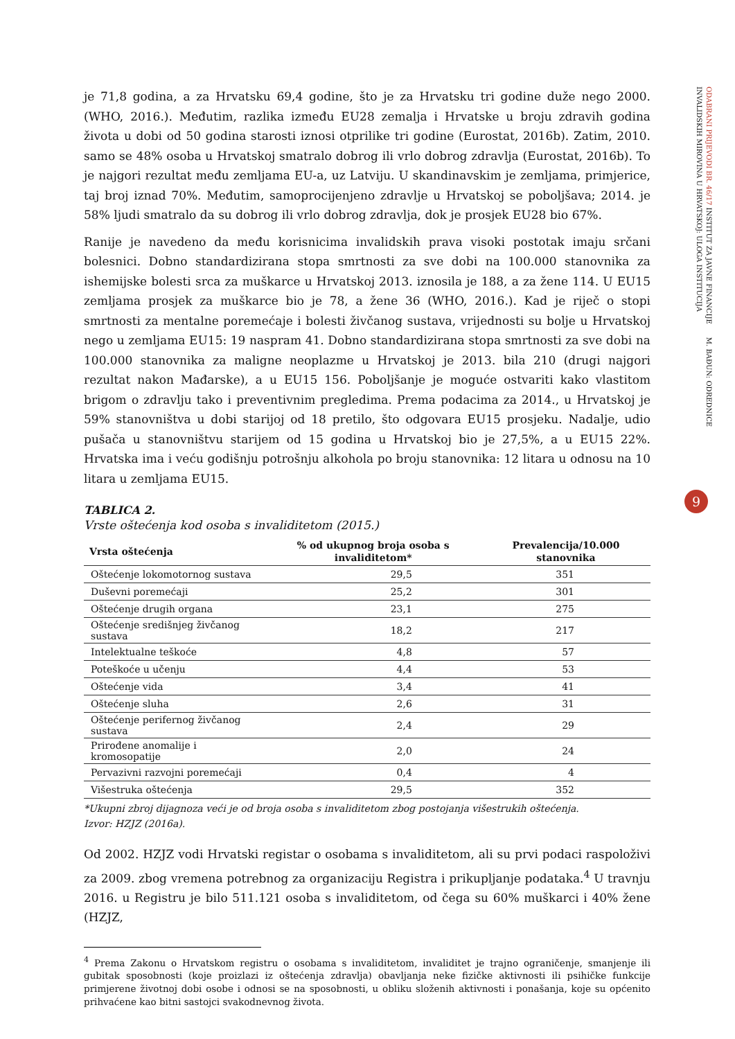je 71,8 godina, a za Hrvatsku 69,4 godine, što je za Hrvatsku tri godine duže nego 2000. (WHO, 2016.). Međutim, razlika između EU28 zemalja i Hrvatske u broju zdravih godina života u dobi od 50 godina starosti iznosi otprilike tri godine (Eurostat, 2016b). Zatim, 2010. samo se 48% osoba u Hrvatskoj smatralo dobrog ili vrlo dobrog zdravlja (Eurostat, 2016b). To je najgori rezultat među zemljama EU-a, uz Latviju. U skandinavskim je zemljama, primjerice, taj broj iznad 70%. Međutim, samoprocijenjeno zdravlje u Hrvatskoj se poboljšava; 2014. je 58% ljudi smatralo da su dobrog ili vrlo dobrog zdravlja, dok je prosjek EU28 bio 67%.
Ranije je navedeno da među korisnicima invalidskih prava visoki postotak imaju srčani bolesnici. Dobno standardizirana stopa smrtnosti za sve dobi na 100.000 stanovnika za ishemijske bolesti srca za muškarce u Hrvatskoj 2013. iznosila je 188, a za žene 114. U EU15 zemljama prosjek za muškarce bio je 78, a žene 36 (WHO, 2016.). Kad je riječ o stopi smrtnosti za mentalne poremećaje i bolesti živčanog sustava, vrijednosti su bolje u Hrvatskoj nego u zemljama EU15: 19 naspram 41. Dobno standardizirana stopa smrtnosti za sve dobi na 100.000 stanovnika za maligne neoplazme u Hrvatskoj je 2013. bila 210 (drugi najgori rezultat nakon Mađarske), a u EU15 156. Poboljšanje je moguće ostvariti kako vlastitom brigom o zdravlju tako i preventivnim pregledima. Prema podacima za 2014., u Hrvatskoj je 59% stanovništva u dobi starijoj od 18 pretilo, što odgovara EU15 prosjeku. Nadalje, udio pušača u stanovništvu starijem od 15 godina u Hrvatskoj bio je 27,5%, a u EU15 22%. Hrvatska ima i veću godišnju potrošnju alkohola po broju stanovnika: 12 litara u odnosu na 10 litara u zemljama EU15.
TABLICA 2.
Vrste oštećenja kod osoba s invaliditetom (2015.)
| Vrsta oštećenja | % od ukupnog broja osoba s invaliditetom* | Prevalencija/10.000 stanovnika |
| --- | --- | --- |
| Oštećenje lokomotornog sustava | 29,5 | 351 |
| Duševni poremećaji | 25,2 | 301 |
| Oštećenje drugih organa | 23,1 | 275 |
| Oštećenje središnjeg živčanog sustava | 18,2 | 217 |
| Intelektualne teškoće | 4,8 | 57 |
| Poteškoće u učenju | 4,4 | 53 |
| Oštećenje vida | 3,4 | 41 |
| Oštećenje sluha | 2,6 | 31 |
| Oštećenje perifernog živčanog sustava | 2,4 | 29 |
| Prirođene anomalije i kromosopatije | 2,0 | 24 |
| Pervazivni razvojni poremećaji | 0,4 | 4 |
| Višestruka oštećenja | 29,5 | 352 |
*Ukupni zbroj dijagnoza veći je od broja osoba s invaliditetom zbog postojanja višestrukih oštećenja.
Izvor: HZJZ (2016a).
Od 2002. HZJZ vodi Hrvatski registar o osobama s invaliditetom, ali su prvi podaci raspoloživi za 2009. zbog vremena potrebnog za organizaciju Registra i prikupljanje podataka.<sup>4</sup> U travnju 2016. u Registru je bilo 511.121 osoba s invaliditetom, od čega su 60% muškarci i 40% žene (HZJZ,
<sup>4</sup> Prema Zakonu o Hrvatskom registru o osobama s invaliditetom, invaliditet je trajno ograničenje, smanjenje ili gubitak sposobnosti (koje proizlazi iz oštećenja zdravlja) obavljanja neke fizičke aktivnosti ili psihičke funkcije primjerene životnoj dobi osobe i odnosi se na sposobnosti, u obliku složenih aktivnosti i ponašanja, koje su općenito prihvaćene kao bitni sastojci svakodnevnog života.
ODABRANI PRIJEVODI BR. 46/17 INSTITUT ZA JAVNE FINANCIJE M. BAĐUN: ODREDNICE INVALIDSKIH MIROVINA U HRVATSKOJ: ULOGA INSTITUCIJA
9